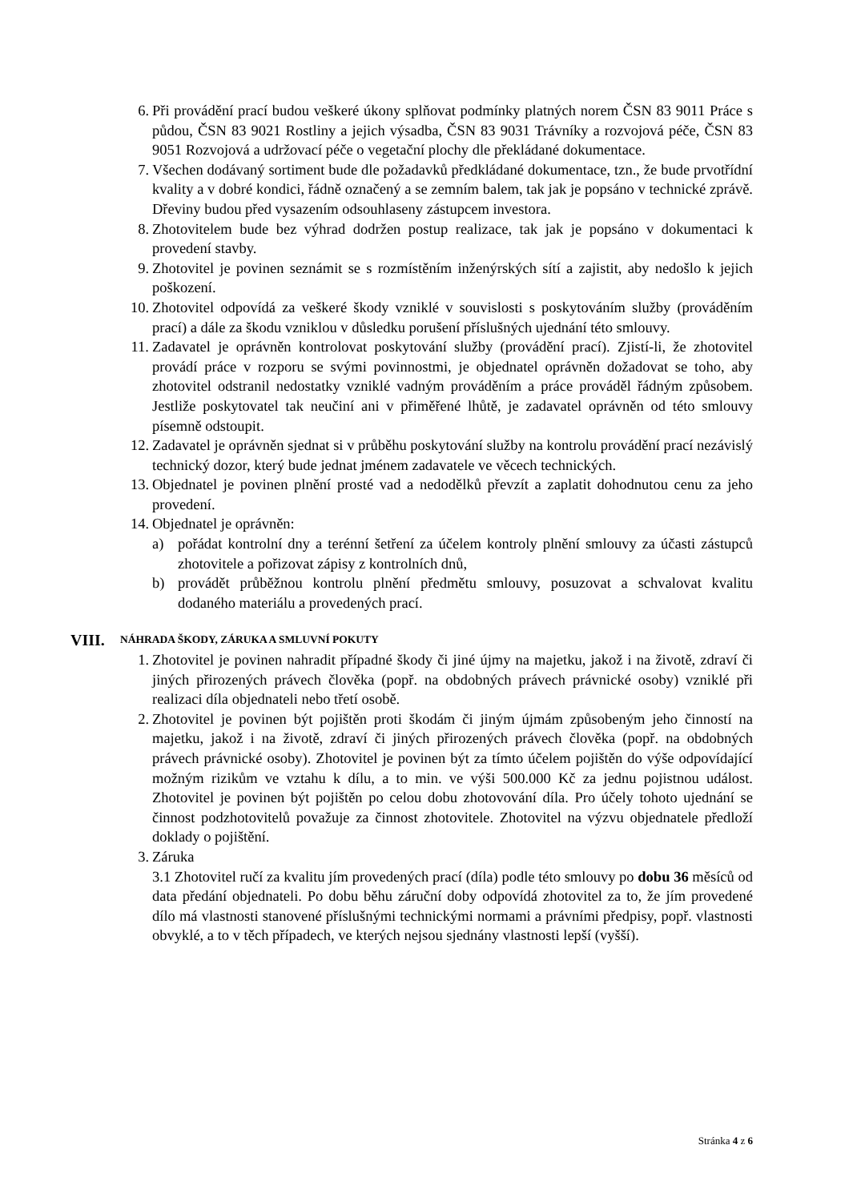6. Při provádění prací budou veškeré úkony splňovat podmínky platných norem ČSN 83 9011 Práce s půdou, ČSN 83 9021 Rostliny a jejich výsadba, ČSN 83 9031 Trávníky a rozvojová péče, ČSN 83 9051 Rozvojová a udržovací péče o vegetační plochy dle překládané dokumentace.
7. Všechen dodávaný sortiment bude dle požadavků předkládané dokumentace, tzn., že bude prvotřídní kvality a v dobré kondici, řádně označený a se zemním balem, tak jak je popsáno v technické zprávě. Dřeviny budou před vysazením odsouhlaseny zástupcem investora.
8. Zhotovitelem bude bez výhrad dodržen postup realizace, tak jak je popsáno v dokumentaci k provedení stavby.
9. Zhotovitel je povinen seznámit se s rozmístěním inženýrských sítí a zajistit, aby nedošlo k jejich poškození.
10. Zhotovitel odpovídá za veškeré škody vzniklé v souvislosti s poskytováním služby (prováděním prací) a dále za škodu vzniklou v důsledku porušení příslušných ujednání této smlouvy.
11. Zadavatel je oprávněn kontrolovat poskytování služby (provádění prací). Zjistí-li, že zhotovitel provádí práce v rozporu se svými povinnostmi, je objednatel oprávněn dožadovat se toho, aby zhotovitel odstranil nedostatky vzniklé vadným prováděním a práce prováděl řádným způsobem. Jestliže poskytovatel tak neučiní ani v přiměřené lhůtě, je zadavatel oprávněn od této smlouvy písemně odstoupit.
12. Zadavatel je oprávněn sjednat si v průběhu poskytování služby na kontrolu provádění prací nezávislý technický dozor, který bude jednat jménem zadavatele ve věcech technických.
13. Objednatel je povinen plnění prosté vad a nedodělků převzít a zaplatit dohodnutou cenu za jeho provedení.
14. Objednatel je oprávněn:
a) pořádat kontrolní dny a terénní šetření za účelem kontroly plnění smlouvy za účasti zástupců zhotovitele a pořizovat zápisy z kontrolních dnů,
b) provádět průběžnou kontrolu plnění předmětu smlouvy, posuzovat a schvalovat kvalitu dodaného materiálu a provedených prací.
VIII. NÁHRADA ŠKODY, ZÁRUKA A SMLUVNÍ POKUTY
1. Zhotovitel je povinen nahradit případné škody či jiné újmy na majetku, jakož i na životě, zdraví či jiných přirozených právech člověka (popř. na obdobných právech právnické osoby) vzniklé při realizaci díla objednateli nebo třetí osobě.
2. Zhotovitel je povinen být pojištěn proti škodám či jiným újmám způsobeným jeho činností na majetku, jakož i na životě, zdraví či jiných přirozených právech člověka (popř. na obdobných právech právnické osoby). Zhotovitel je povinen být za tímto účelem pojištěn do výše odpovídající možným rizikům ve vztahu k dílu, a to min. ve výši 500.000 Kč za jednu pojistnou událost. Zhotovitel je povinen být pojištěn po celou dobu zhotovování díla. Pro účely tohoto ujednání se činnost podzhotovitelů považuje za činnost zhotovitele. Zhotovitel na výzvu objednatele předloží doklady o pojištění.
3. Záruka
3.1 Zhotovitel ručí za kvalitu jím provedených prací (díla) podle této smlouvy po dobu 36 měsíců od data předání objednateli. Po dobu běhu záruční doby odpovídá zhotovitel za to, že jím provedené dílo má vlastnosti stanovené příslušnými technickými normami a právními předpisy, popř. vlastnosti obvyklé, a to v těch případech, ve kterých nejsou sjednány vlastnosti lepší (vyšší).
Stránka 4 z 6